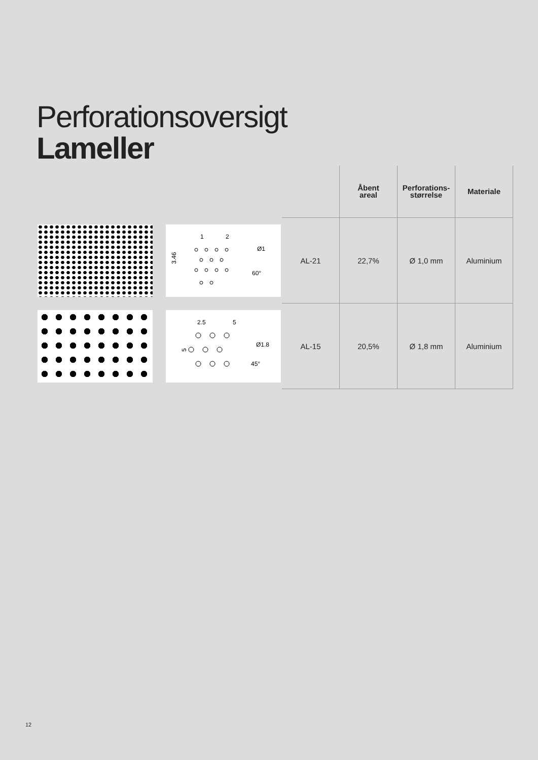Perforationsoversigt
Lameller
| | | | Åbent areal | Perforations- størrelse | Materiale |
| --- | --- | --- | --- | --- | --- |
| | 1 2 Ø1 3.46 60° | AL-21 | 22,7% | Ø 1,0 mm | Aluminium |
| | 2.5 5 Ø1.8 5 45° | AL-15 | 20,5% | Ø 1,8 mm | Aluminium |
12